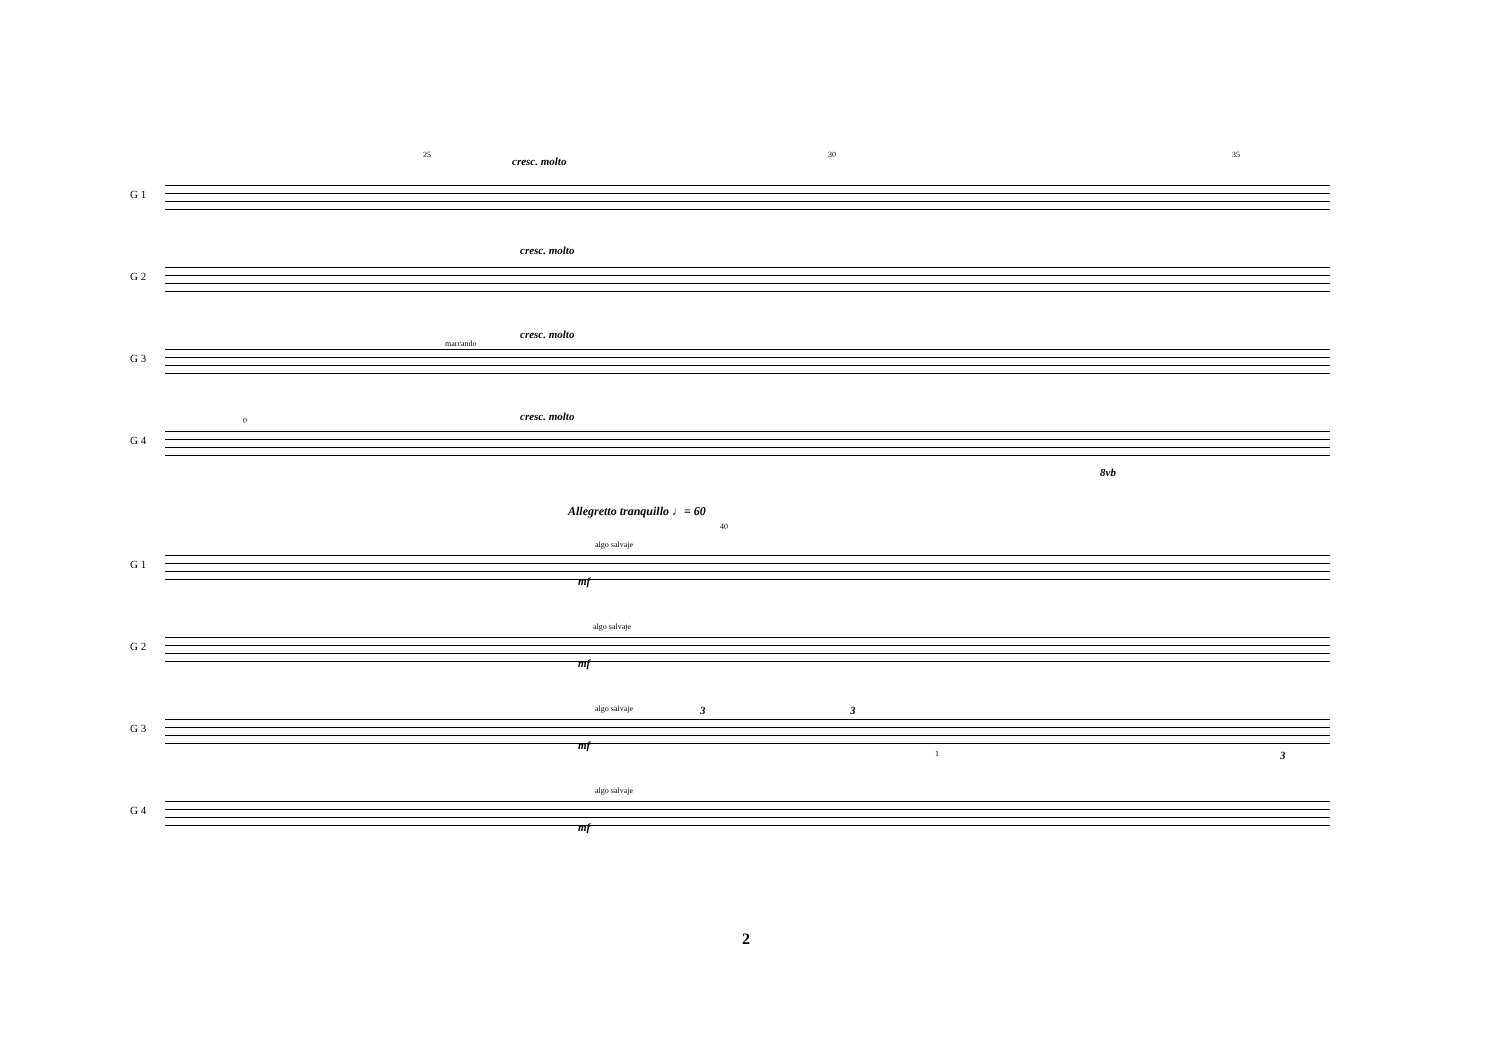25 30 35
cresc. molto
G 1
G 2
cresc. molto
G 3
cresc. molto
marcando
G 4
cresc. molto 0
8vb
Allegretto tranquillo ♩= 60
40
G 1
algo salvaje
mf
G 2
algo salvaje
mf
G 3
algo salvaje
mf
3 3
3 1
G 4
algo salvaje
mf
2